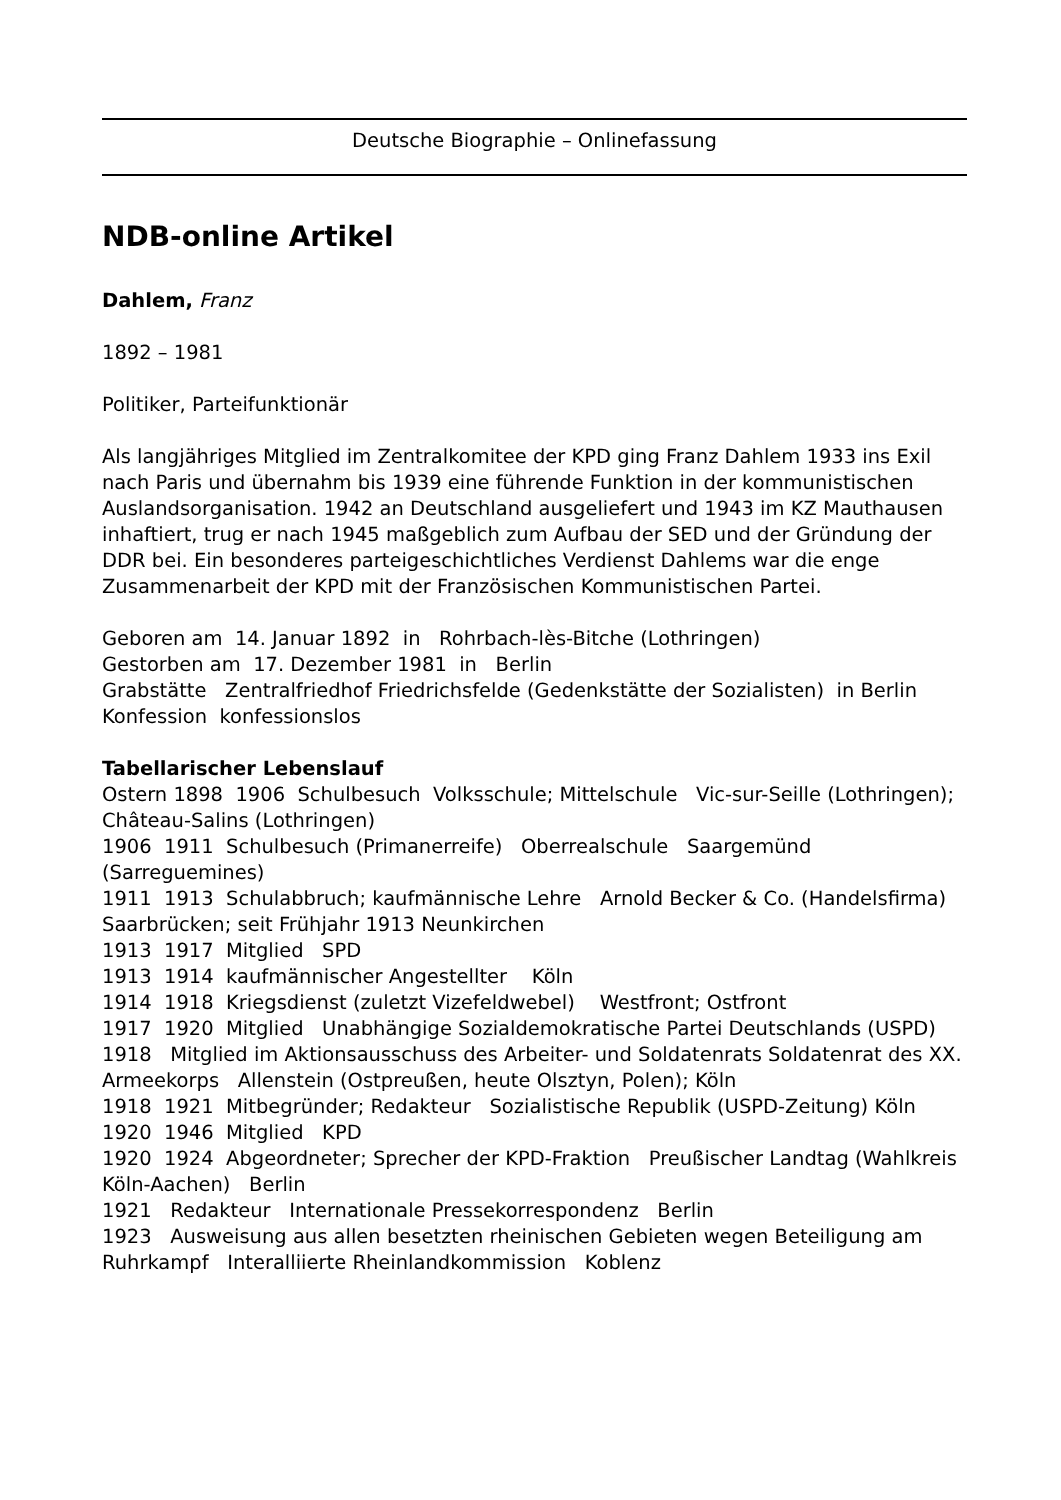Deutsche Biographie – Onlinefassung
NDB-online Artikel
Dahlem, Franz
1892 – 1981
Politiker, Parteifunktionär
Als langjähriges Mitglied im Zentralkomitee der KPD ging Franz Dahlem 1933 ins Exil nach Paris und übernahm bis 1939 eine führende Funktion in der kommunistischen Auslandsorganisation. 1942 an Deutschland ausgeliefert und 1943 im KZ Mauthausen inhaftiert, trug er nach 1945 maßgeblich zum Aufbau der SED und der Gründung der DDR bei. Ein besonderes parteigeschichtliches Verdienst Dahlems war die enge Zusammenarbeit der KPD mit der Französischen Kommunistischen Partei.
Geboren am 14. Januar 1892 in Rohrbach-lès-Bitche (Lothringen)
Gestorben am 17. Dezember 1981 in Berlin
Grabstätte Zentralfriedhof Friedrichsfelde (Gedenkstätte der Sozialisten) in Berlin
Konfession konfessionslos
Tabellarischer Lebenslauf
Ostern 1898 1906 Schulbesuch Volksschule; Mittelschule Vic-sur-Seille (Lothringen); Château-Salins (Lothringen)
1906 1911 Schulbesuch (Primanerreife) Oberrealschule Saargemünd (Sarreguemines)
1911 1913 Schulabbruch; kaufmännische Lehre Arnold Becker & Co. (Handelsfirma) Saarbrücken; seit Frühjahr 1913 Neunkirchen
1913 1917 Mitglied SPD
1913 1914 kaufmännischer Angestellter Köln
1914 1918 Kriegsdienst (zuletzt Vizefeldwebel) Westfront; Ostfront
1917 1920 Mitglied Unabhängige Sozialdemokratische Partei Deutschlands (USPD)
1918 Mitglied im Aktionsausschuss des Arbeiter- und Soldatenrats Soldatenrat des XX. Armeekorps Allenstein (Ostpreußen, heute Olsztyn, Polen); Köln
1918 1921 Mitbegründer; Redakteur Sozialistische Republik (USPD-Zeitung) Köln
1920 1946 Mitglied KPD
1920 1924 Abgeordneter; Sprecher der KPD-Fraktion Preußischer Landtag (Wahlkreis Köln-Aachen) Berlin
1921 Redakteur Internationale Pressekorrespondenz Berlin
1923 Ausweisung aus allen besetzten rheinischen Gebieten wegen Beteiligung am Ruhrkampf Interalliierte Rheinlandkommission Koblenz